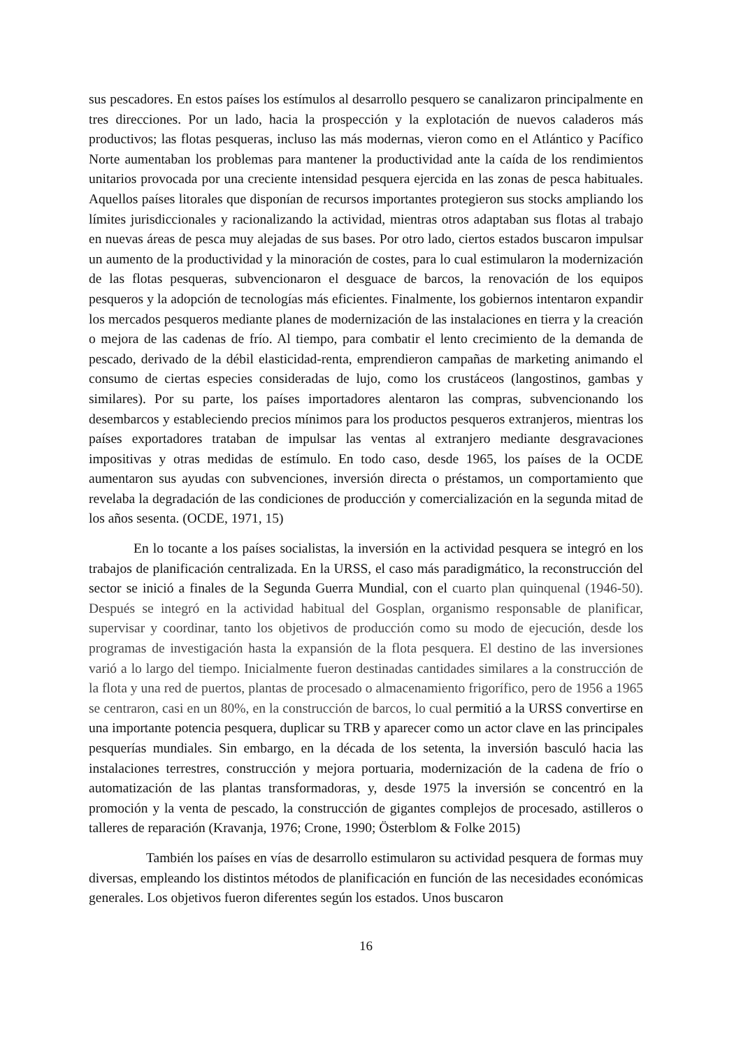sus pescadores. En estos países los estímulos al desarrollo pesquero se canalizaron principalmente en tres direcciones. Por un lado, hacia la prospección y la explotación de nuevos caladeros más productivos; las flotas pesqueras, incluso las más modernas, vieron como en el Atlántico y Pacífico Norte aumentaban los problemas para mantener la productividad ante la caída de los rendimientos unitarios provocada por una creciente intensidad pesquera ejercida en las zonas de pesca habituales. Aquellos países litorales que disponían de recursos importantes protegieron sus stocks ampliando los límites jurisdiccionales y racionalizando la actividad, mientras otros adaptaban sus flotas al trabajo en nuevas áreas de pesca muy alejadas de sus bases. Por otro lado, ciertos estados buscaron impulsar un aumento de la productividad y la minoración de costes, para lo cual estimularon la modernización de las flotas pesqueras, subvencionaron el desguace de barcos, la renovación de los equipos pesqueros y la adopción de tecnologías más eficientes. Finalmente, los gobiernos intentaron expandir los mercados pesqueros mediante planes de modernización de las instalaciones en tierra y la creación o mejora de las cadenas de frío. Al tiempo, para combatir el lento crecimiento de la demanda de pescado, derivado de la débil elasticidad-renta, emprendieron campañas de marketing animando el consumo de ciertas especies consideradas de lujo, como los crustáceos (langostinos, gambas y similares). Por su parte, los países importadores alentaron las compras, subvencionando los desembarcos y estableciendo precios mínimos para los productos pesqueros extranjeros, mientras los países exportadores trataban de impulsar las ventas al extranjero mediante desgravaciones impositivas y otras medidas de estímulo. En todo caso, desde 1965, los países de la OCDE aumentaron sus ayudas con subvenciones, inversión directa o préstamos, un comportamiento que revelaba la degradación de las condiciones de producción y comercialización en la segunda mitad de los años sesenta. (OCDE, 1971, 15)
En lo tocante a los países socialistas, la inversión en la actividad pesquera se integró en los trabajos de planificación centralizada. En la URSS, el caso más paradigmático, la reconstrucción del sector se inició a finales de la Segunda Guerra Mundial, con el cuarto plan quinquenal (1946-50). Después se integró en la actividad habitual del Gosplan, organismo responsable de planificar, supervisar y coordinar, tanto los objetivos de producción como su modo de ejecución, desde los programas de investigación hasta la expansión de la flota pesquera. El destino de las inversiones varió a lo largo del tiempo. Inicialmente fueron destinadas cantidades similares a la construcción de la flota y una red de puertos, plantas de procesado o almacenamiento frigorífico, pero de 1956 a 1965 se centraron, casi en un 80%, en la construcción de barcos, lo cual permitió a la URSS convertirse en una importante potencia pesquera, duplicar su TRB y aparecer como un actor clave en las principales pesquerías mundiales. Sin embargo, en la década de los setenta, la inversión basculó hacia las instalaciones terrestres, construcción y mejora portuaria, modernización de la cadena de frío o automatización de las plantas transformadoras, y, desde 1975 la inversión se concentró en la promoción y la venta de pescado, la construcción de gigantes complejos de procesado, astilleros o talleres de reparación (Kravanja, 1976; Crone, 1990; Österblom & Folke 2015)
También los países en vías de desarrollo estimularon su actividad pesquera de formas muy diversas, empleando los distintos métodos de planificación en función de las necesidades económicas generales. Los objetivos fueron diferentes según los estados. Unos buscaron
16